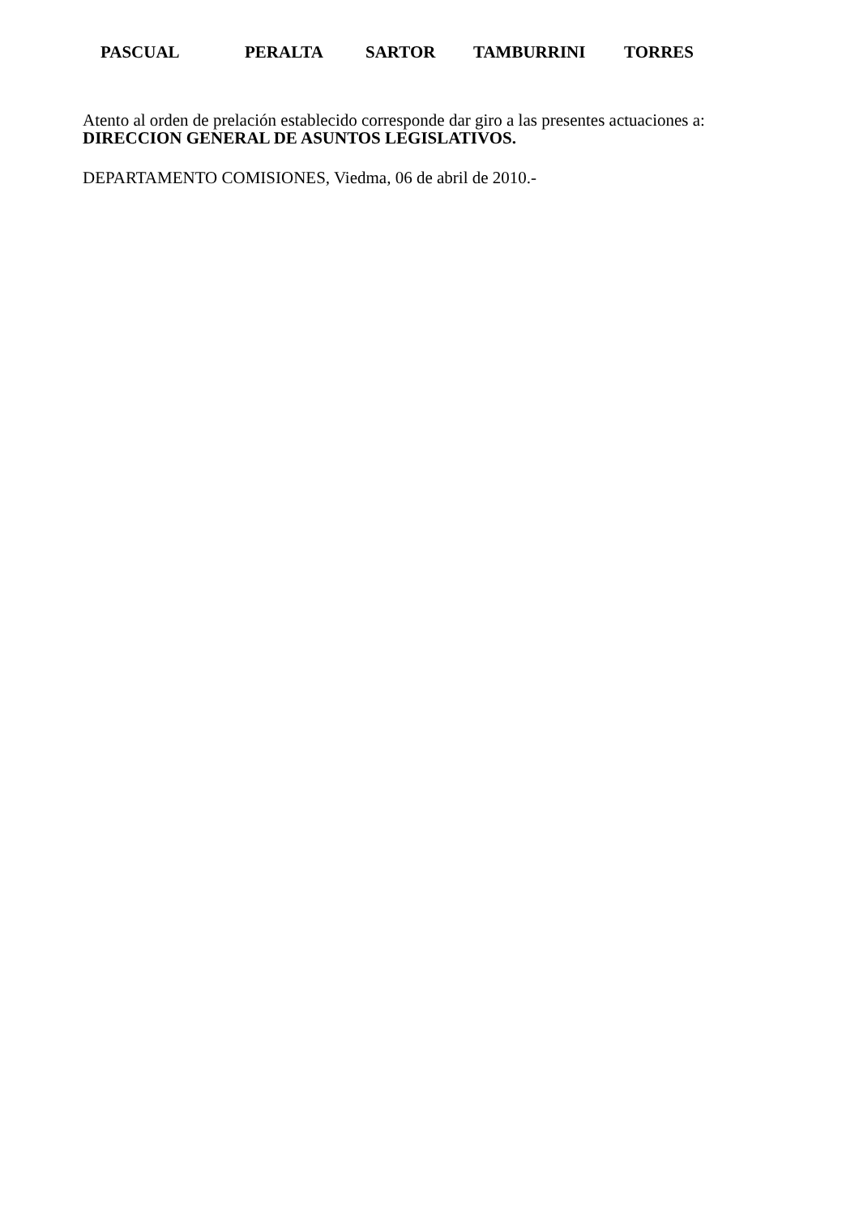PASCUAL PERALTA SARTOR TAMBURRINI TORRES
Atento al orden de prelación establecido corresponde dar giro a las presentes actuaciones a:
DIRECCION GENERAL DE ASUNTOS LEGISLATIVOS.
DEPARTAMENTO COMISIONES, Viedma, 06 de abril de 2010.-